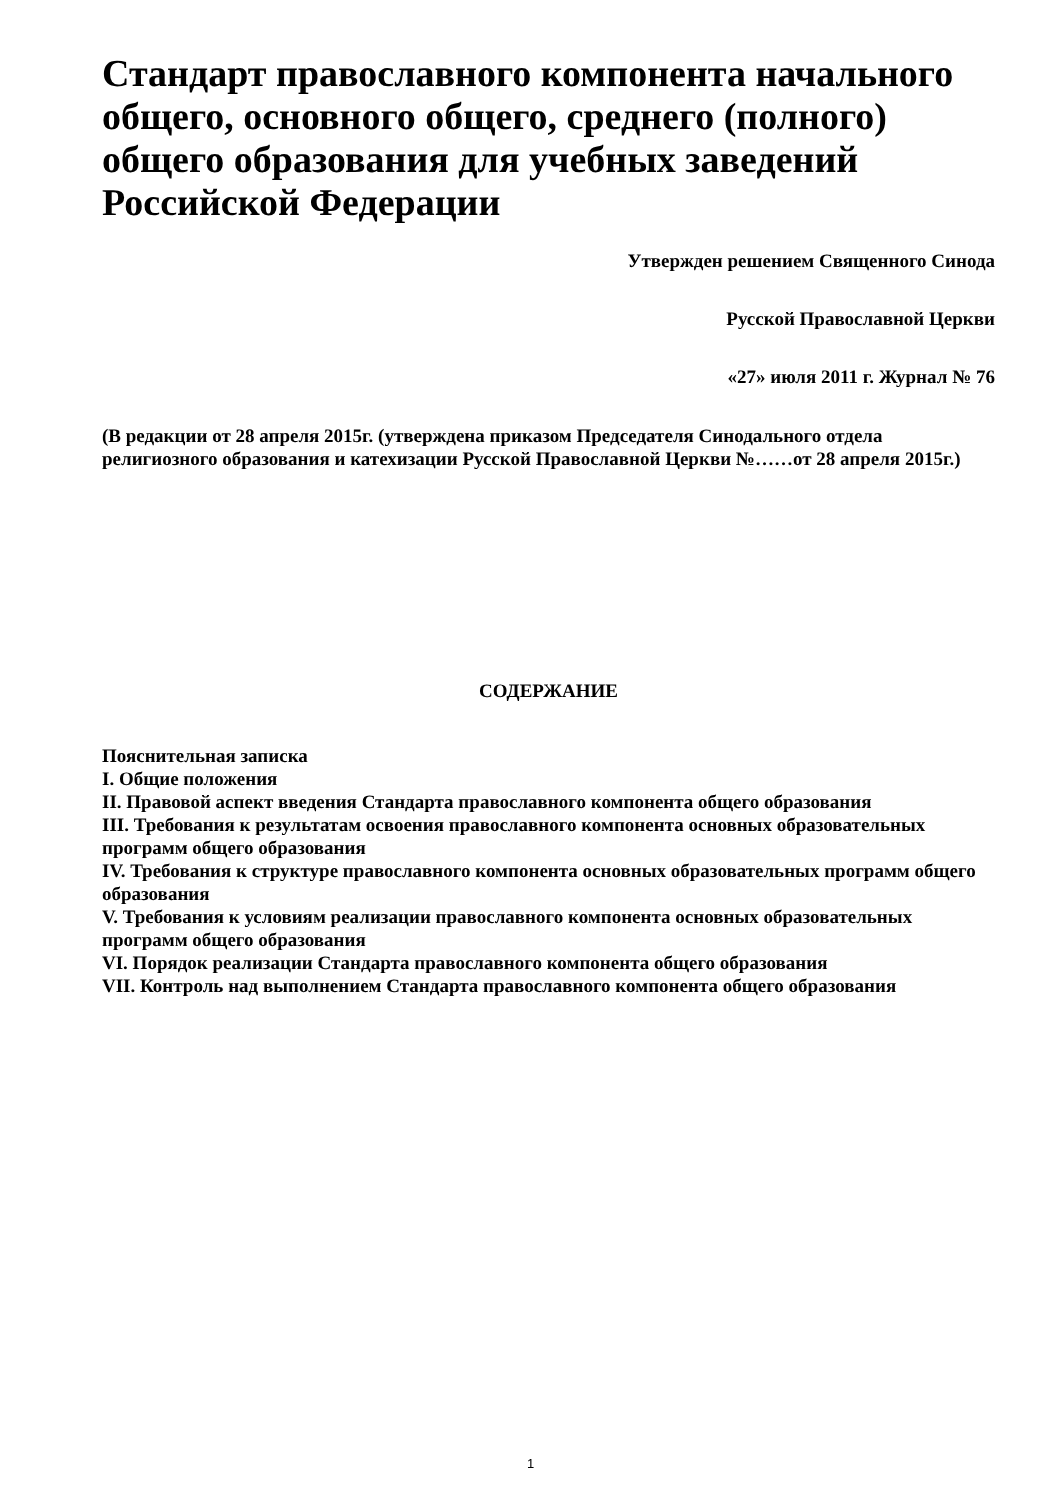Стандарт православного компонента начального общего, основного общего, среднего (полного) общего образования для учебных заведений Российской Федерации
Утвержден решением Священного Синода
Русской Православной Церкви
«27» июля 2011 г. Журнал № 76
(В редакции от 28 апреля 2015г. (утверждена приказом Председателя Синодального отдела религиозного образования и катехизации Русской Православной Церкви №……от 28 апреля 2015г.)
СОДЕРЖАНИЕ
Пояснительная записка
I. Общие положения
II. Правовой аспект введения Стандарта православного компонента общего образования
III. Требования к результатам освоения православного компонента основных образовательных программ общего образования
IV. Требования к структуре православного компонента основных образовательных программ общего образования
V. Требования к условиям реализации православного компонента основных образовательных программ общего образования
VI. Порядок реализации Стандарта православного компонента общего образования
VII. Контроль над выполнением Стандарта православного компонента общего образования
1